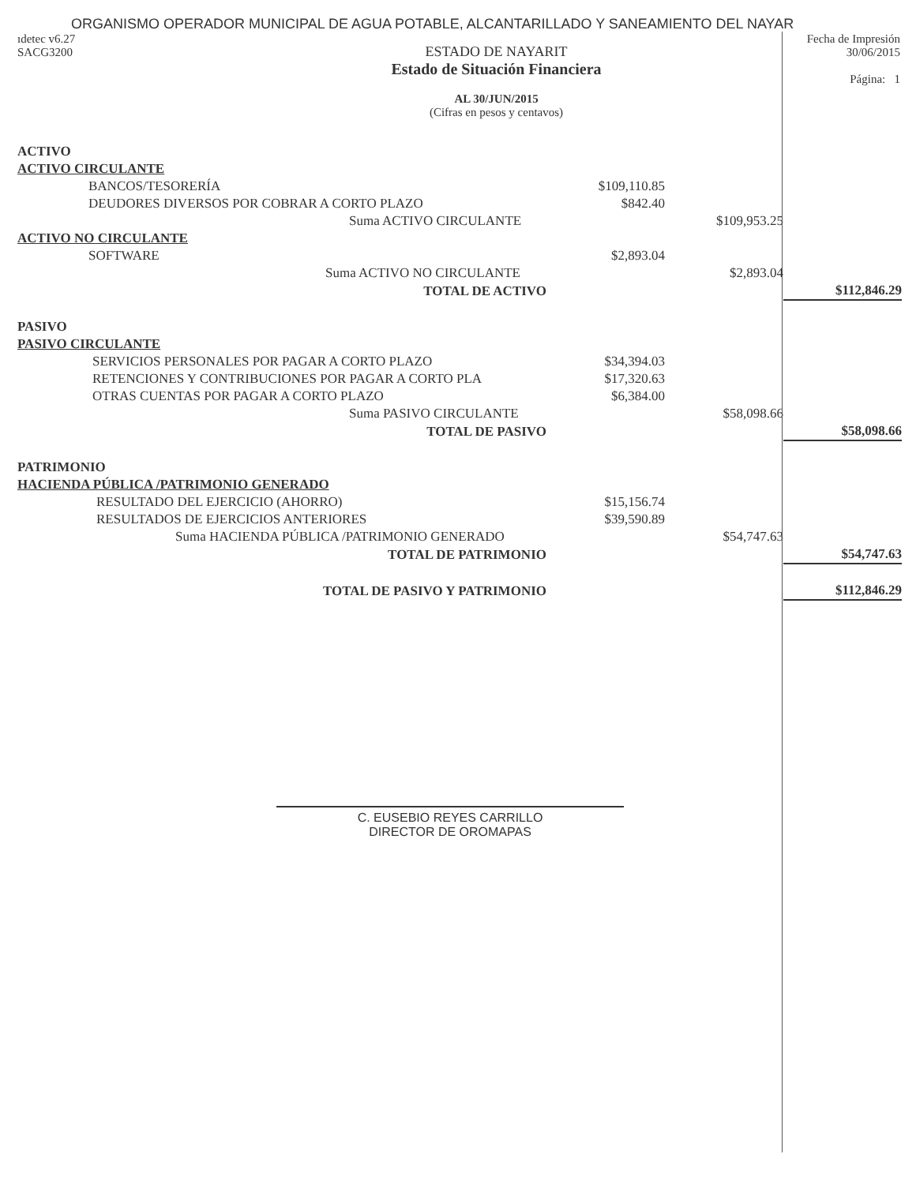ORGANISMO OPERADOR MUNICIPAL DE AGUA POTABLE, ALCANTARILLADO Y SANEAMIENTO DEL NAYAR
ıdetec v6.27
SACG3200
ESTADO DE NAYARIT
Estado de Situación Financiera
AL 30/JUN/2015
(Cifras en pesos y centavos)
Fecha de Impresión
30/06/2015
Página: 1
| ACTIVO | | | |
| ACTIVO CIRCULANTE | | | |
| BANCOS/TESORERÍA | $109,110.85 | | |
| DEUDORES DIVERSOS POR COBRAR A CORTO PLAZO | $842.40 | | |
| Suma ACTIVO CIRCULANTE | | $109,953.25 | |
| ACTIVO NO CIRCULANTE | | | |
| SOFTWARE | $2,893.04 | | |
| Suma ACTIVO NO CIRCULANTE | | $2,893.04 | |
| TOTAL DE ACTIVO | | | $112,846.29 |
| PASIVO | | | |
| PASIVO CIRCULANTE | | | |
| SERVICIOS PERSONALES POR PAGAR A CORTO PLAZO | $34,394.03 | | |
| RETENCIONES Y CONTRIBUCIONES POR PAGAR A CORTO PLA | $17,320.63 | | |
| OTRAS CUENTAS POR PAGAR A CORTO PLAZO | $6,384.00 | | |
| Suma PASIVO CIRCULANTE | | $58,098.66 | |
| TOTAL DE PASIVO | | | $58,098.66 |
| PATRIMONIO | | | |
| HACIENDA PÚBLICA /PATRIMONIO GENERADO | | | |
| RESULTADO DEL EJERCICIO (AHORRO) | $15,156.74 | | |
| RESULTADOS DE EJERCICIOS ANTERIORES | $39,590.89 | | |
| Suma HACIENDA PÚBLICA /PATRIMONIO GENERADO | | $54,747.63 | |
| TOTAL DE PATRIMONIO | | | $54,747.63 |
| TOTAL DE PASIVO Y PATRIMONIO | | | $112,846.29 |
C. EUSEBIO REYES CARRILLO
DIRECTOR DE OROMAPAS